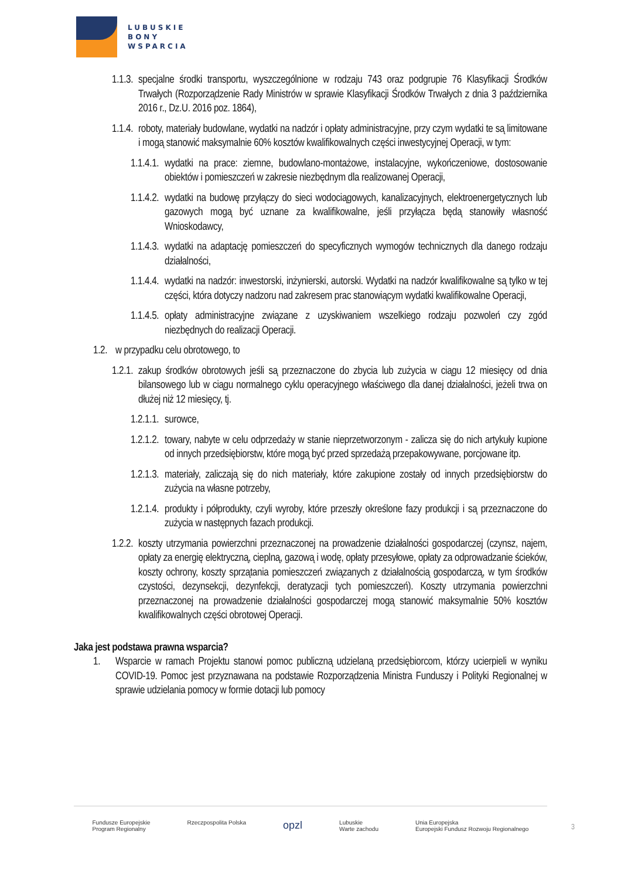LUBUSKIE
BONY
WSPARCIA
1.1.3. specjalne środki transportu, wyszczególnione w rodzaju 743 oraz podgrupie 76 Klasyfikacji Środków Trwałych (Rozporządzenie Rady Ministrów w sprawie Klasyfikacji Środków Trwałych z dnia 3 października 2016 r., Dz.U. 2016 poz. 1864),
1.1.4. roboty, materiały budowlane, wydatki na nadzór i opłaty administracyjne, przy czym wydatki te są limitowane i mogą stanowić maksymalnie 60% kosztów kwalifikowalnych części inwestycyjnej Operacji, w tym:
1.1.4.1. wydatki na prace: ziemne, budowlano-montażowe, instalacyjne, wykończeniowe, dostosowanie obiektów i pomieszczeń w zakresie niezbędnym dla realizowanej Operacji,
1.1.4.2. wydatki na budowę przyłączy do sieci wodociągowych, kanalizacyjnych, elektroenergetycznych lub gazowych mogą być uznane za kwalifikowalne, jeśli przyłącza będą stanowiły własność Wnioskodawcy,
1.1.4.3. wydatki na adaptację pomieszczeń do specyficznych wymogów technicznych dla danego rodzaju działalności,
1.1.4.4. wydatki na nadzór: inwestorski, inżynierski, autorski. Wydatki na nadzór kwalifikowalne są tylko w tej części, która dotyczy nadzoru nad zakresem prac stanowiącym wydatki kwalifikowalne Operacji,
1.1.4.5. opłaty administracyjne związane z uzyskiwaniem wszelkiego rodzaju pozwoleń czy zgód niezbędnych do realizacji Operacji.
1.2. w przypadku celu obrotowego, to
1.2.1. zakup środków obrotowych jeśli są przeznaczone do zbycia lub zużycia w ciągu 12 miesięcy od dnia bilansowego lub w ciągu normalnego cyklu operacyjnego właściwego dla danej działalności, jeżeli trwa on dłużej niż 12 miesięcy, tj.
1.2.1.1. surowce,
1.2.1.2. towary, nabyte w celu odprzedaży w stanie nieprzetworzonym - zalicza się do nich artykuły kupione od innych przedsiębiorstw, które mogą być przed sprzedażą przepakowywane, porcjowane itp.
1.2.1.3. materiały, zaliczają się do nich materiały, które zakupione zostały od innych przedsiębiorstw do zużycia na własne potrzeby,
1.2.1.4. produkty i półprodukty, czyli wyroby, które przeszły określone fazy produkcji i są przeznaczone do zużycia w następnych fazach produkcji.
1.2.2. koszty utrzymania powierzchni przeznaczonej na prowadzenie działalności gospodarczej (czynsz, najem, opłaty za energię elektryczną, cieplną, gazową i wodę, opłaty przesyłowe, opłaty za odprowadzanie ścieków, koszty ochrony, koszty sprzątania pomieszczeń związanych z działalnością gospodarczą, w tym środków czystości, dezynsekcji, dezynfekcji, deratyzacji tych pomieszczeń). Koszty utrzymania powierzchni przeznaczonej na prowadzenie działalności gospodarczej mogą stanowić maksymalnie 50% kosztów kwalifikowalnych części obrotowej Operacji.
Jaka jest podstawa prawna wsparcia?
1. Wsparcie w ramach Projektu stanowi pomoc publiczną udzielaną przedsiębiorcom, którzy ucierpieli w wyniku COVID-19. Pomoc jest przyznawana na podstawie Rozporządzenia Ministra Funduszy i Polityki Regionalnej w sprawie udzielania pomocy w formie dotacji lub pomocy
Fundusze Europejskie
Program Regionalny Rzeczpospolita Polska opzl Lubuskie
Warte zachodu Unia Europejska
Europejski Fundusz Rozwoju Regionalnego
3